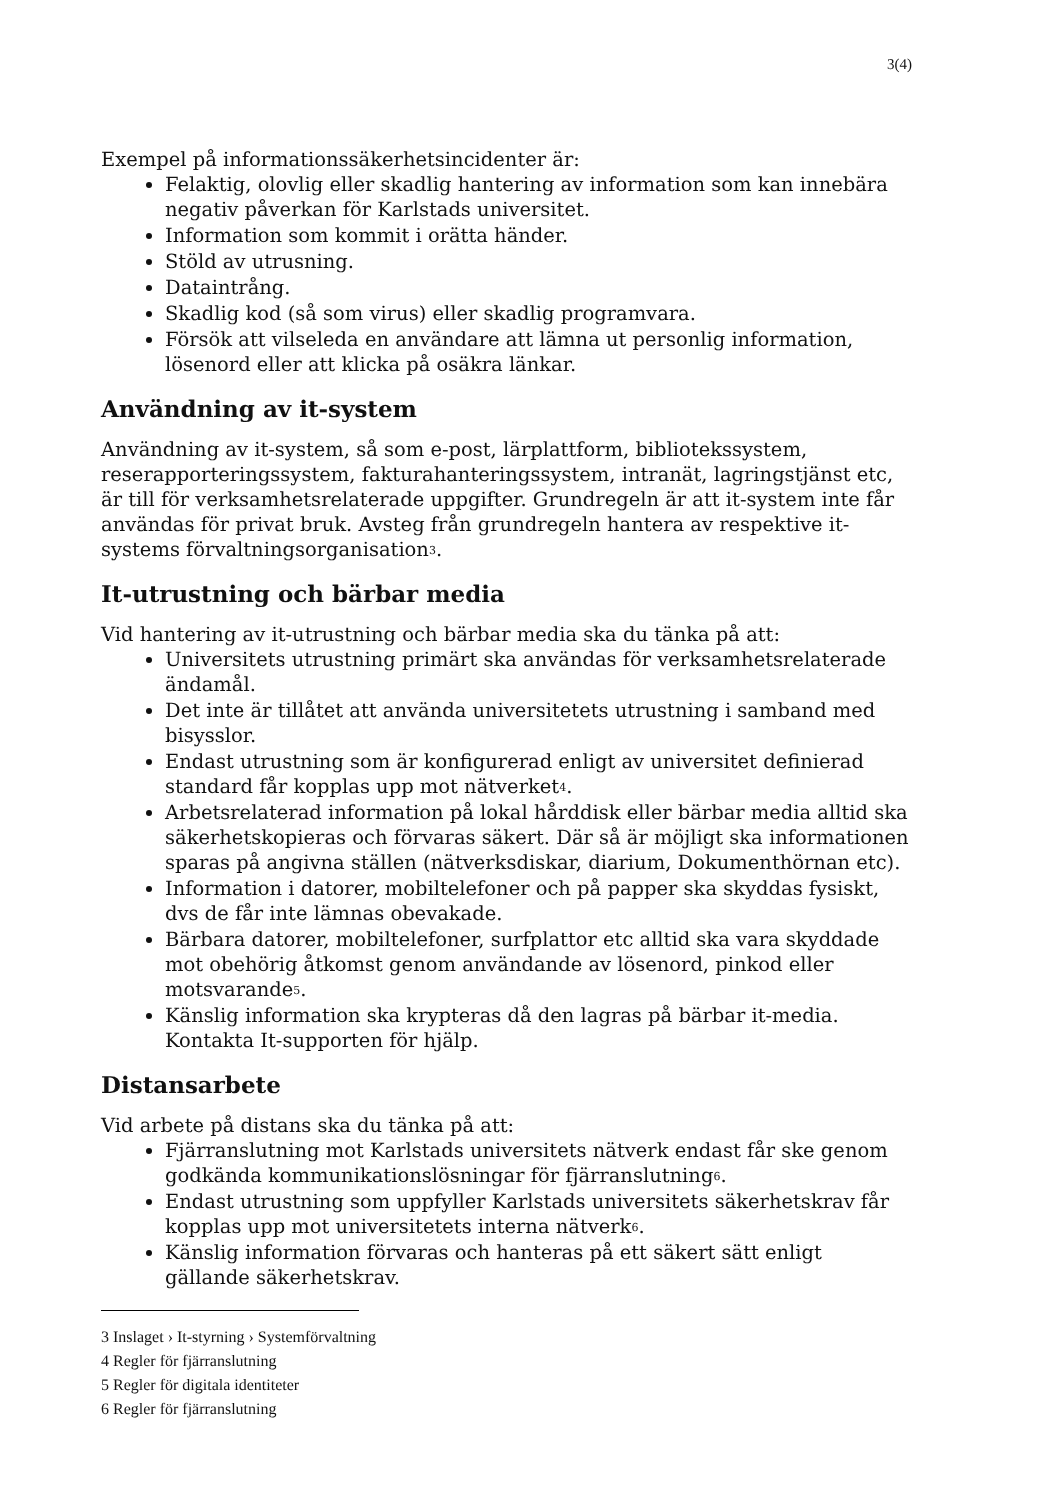3(4)
Exempel på informationssäkerhetsincidenter är:
Felaktig, olovlig eller skadlig hantering av information som kan innebära negativ påverkan för Karlstads universitet.
Information som kommit i orätta händer.
Stöld av utrusning.
Dataintrång.
Skadlig kod (så som virus) eller skadlig programvara.
Försök att vilseleda en användare att lämna ut personlig information, lösenord eller att klicka på osäkra länkar.
Användning av it-system
Användning av it-system, så som e-post, lärplattform, bibliotekssystem, reserapporteringssystem, fakturahanteringssystem, intranät, lagringstjänst etc, är till för verksamhetsrelaterade uppgifter. Grundregeln är att it-system inte får användas för privat bruk. Avsteg från grundregeln hantera av respektive it-systems förvaltningsorganisation<sup>3</sup>.
It-utrustning och bärbar media
Vid hantering av it-utrustning och bärbar media ska du tänka på att:
Universitets utrustning primärt ska användas för verksamhetsrelaterade ändamål.
Det inte är tillåtet att använda universitetets utrustning i samband med bisysslor.
Endast utrustning som är konfigurerad enligt av universitet definierad standard får kopplas upp mot nätverket<sup>4</sup>.
Arbetsrelaterad information på lokal hårddisk eller bärbar media alltid ska säkerhetskopieras och förvaras säkert. Där så är möjligt ska informationen sparas på angivna ställen (nätverksdiskar, diarium, Dokumenthörnan etc).
Information i datorer, mobiltelefoner och på papper ska skyddas fysiskt, dvs de får inte lämnas obevakade.
Bärbara datorer, mobiltelefoner, surfplattor etc alltid ska vara skyddade mot obehörig åtkomst genom användande av lösenord, pinkod eller motsvarande<sup>5</sup>.
Känslig information ska krypteras då den lagras på bärbar it-media. Kontakta It-supporten för hjälp.
Distansarbete
Vid arbete på distans ska du tänka på att:
Fjärranslutning mot Karlstads universitets nätverk endast får ske genom godkända kommunikationslösningar för fjärranslutning<sup>6</sup>.
Endast utrustning som uppfyller Karlstads universitets säkerhetskrav får kopplas upp mot universitetets interna nätverk<sup>6</sup>.
Känslig information förvaras och hanteras på ett säkert sätt enligt gällande säkerhetskrav.
3 Inslaget › It-styrning › Systemförvaltning
4 Regler för fjärranslutning
5 Regler för digitala identiteter
6 Regler för fjärranslutning